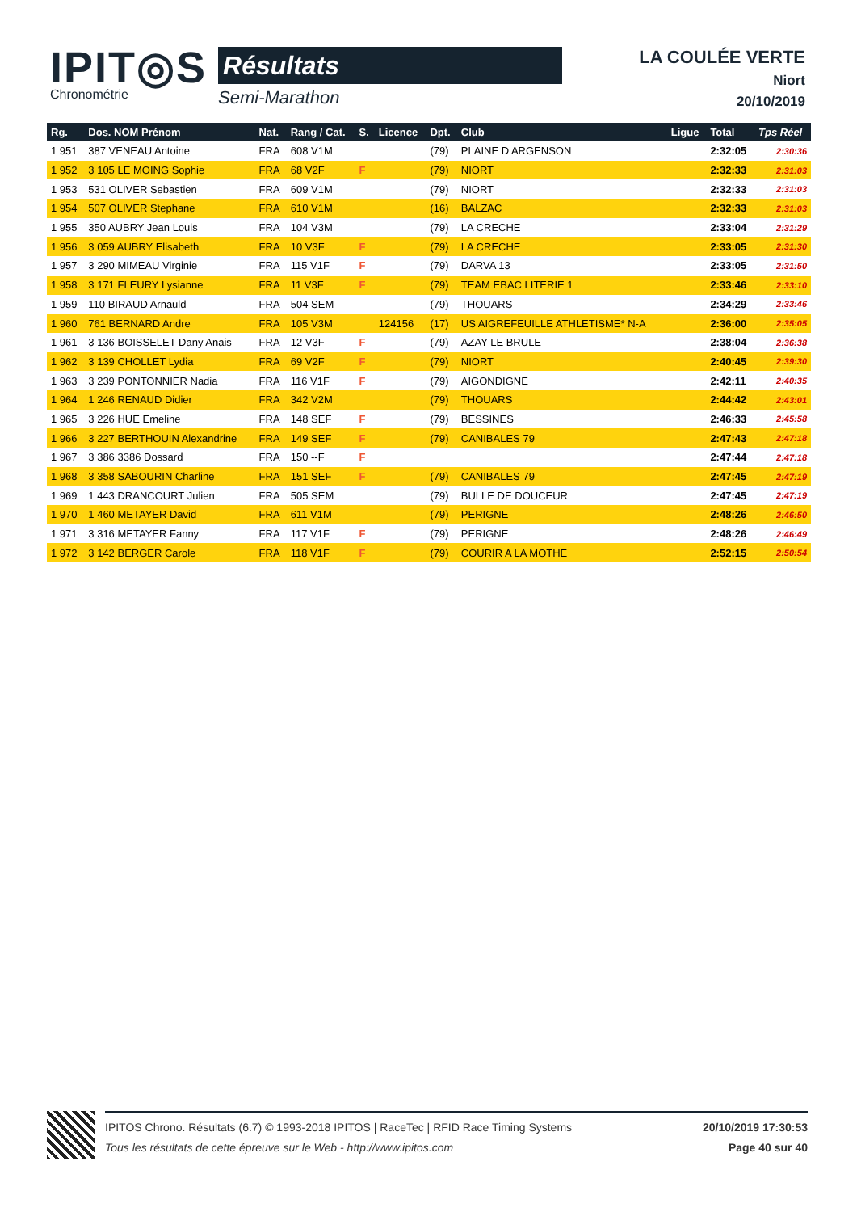IPIT◎S
Chronométrie
Résultats
Semi-Marathon
LA COULÉE VERTE
Niort
20/10/2019
| Rg. | Dos. NOM Prénom | Nat. | Rang / Cat. | S. | Licence | Dpt. | Club | Ligue | Total | Tps Réel |
| --- | --- | --- | --- | --- | --- | --- | --- | --- | --- | --- |
| 1 951 | 387 VENEAU Antoine | FRA | 608 V1M | | | (79) | PLAINE D ARGENSON | | 2:32:05 | 2:30:36 |
| 1 952 | 3 105 LE MOING Sophie | FRA | 68 V2F | F | | (79) | NIORT | | 2:32:33 | 2:31:03 |
| 1 953 | 531 OLIVER Sebastien | FRA | 609 V1M | | | (79) | NIORT | | 2:32:33 | 2:31:03 |
| 1 954 | 507 OLIVER Stephane | FRA | 610 V1M | | | (16) | BALZAC | | 2:32:33 | 2:31:03 |
| 1 955 | 350 AUBRY Jean Louis | FRA | 104 V3M | | | (79) | LA CRECHE | | 2:33:04 | 2:31:29 |
| 1 956 | 3 059 AUBRY Elisabeth | FRA | 10 V3F | F | | (79) | LA CRECHE | | 2:33:05 | 2:31:30 |
| 1 957 | 3 290 MIMEAU Virginie | FRA | 115 V1F | F | | (79) | DARVA 13 | | 2:33:05 | 2:31:50 |
| 1 958 | 3 171 FLEURY Lysianne | FRA | 11 V3F | F | | (79) | TEAM EBAC LITERIE 1 | | 2:33:46 | 2:33:10 |
| 1 959 | 110 BIRAUD Arnauld | FRA | 504 SEM | | | (79) | THOUARS | | 2:34:29 | 2:33:46 |
| 1 960 | 761 BERNARD Andre | FRA | 105 V3M | | 124156 | (17) | US AIGREFEUILLE ATHLETISME* N-A | | 2:36:00 | 2:35:05 |
| 1 961 | 3 136 BOISSELET Dany Anais | FRA | 12 V3F | F | | (79) | AZAY LE BRULE | | 2:38:04 | 2:36:38 |
| 1 962 | 3 139 CHOLLET Lydia | FRA | 69 V2F | F | | (79) | NIORT | | 2:40:45 | 2:39:30 |
| 1 963 | 3 239 PONTONNIER Nadia | FRA | 116 V1F | F | | (79) | AIGONDIGNE | | 2:42:11 | 2:40:35 |
| 1 964 | 1 246 RENAUD Didier | FRA | 342 V2M | | | (79) | THOUARS | | 2:44:42 | 2:43:01 |
| 1 965 | 3 226 HUE Emeline | FRA | 148 SEF | F | | (79) | BESSINES | | 2:46:33 | 2:45:58 |
| 1 966 | 3 227 BERTHOUIN Alexandrine | FRA | 149 SEF | F | | (79) | CANIBALES 79 | | 2:47:43 | 2:47:18 |
| 1 967 | 3 386 3386 Dossard | FRA | 150 --F | F | | | | | 2:47:44 | 2:47:18 |
| 1 968 | 3 358 SABOURIN Charline | FRA | 151 SEF | F | | (79) | CANIBALES 79 | | 2:47:45 | 2:47:19 |
| 1 969 | 1 443 DRANCOURT Julien | FRA | 505 SEM | | | (79) | BULLE DE DOUCEUR | | 2:47:45 | 2:47:19 |
| 1 970 | 1 460 METAYER David | FRA | 611 V1M | | | (79) | PERIGNE | | 2:48:26 | 2:46:50 |
| 1 971 | 3 316 METAYER Fanny | FRA | 117 V1F | F | | (79) | PERIGNE | | 2:48:26 | 2:46:49 |
| 1 972 | 3 142 BERGER Carole | FRA | 118 V1F | F | | (79) | COURIR A LA MOTHE | | 2:52:15 | 2:50:54 |
IPITOS Chrono. Résultats (6.7) © 1993-2018 IPITOS | RaceTec | RFID Race Timing Systems
Tous les résultats de cette épreuve sur le Web - http://www.ipitos.com
20/10/2019 17:30:53
Page 40 sur 40